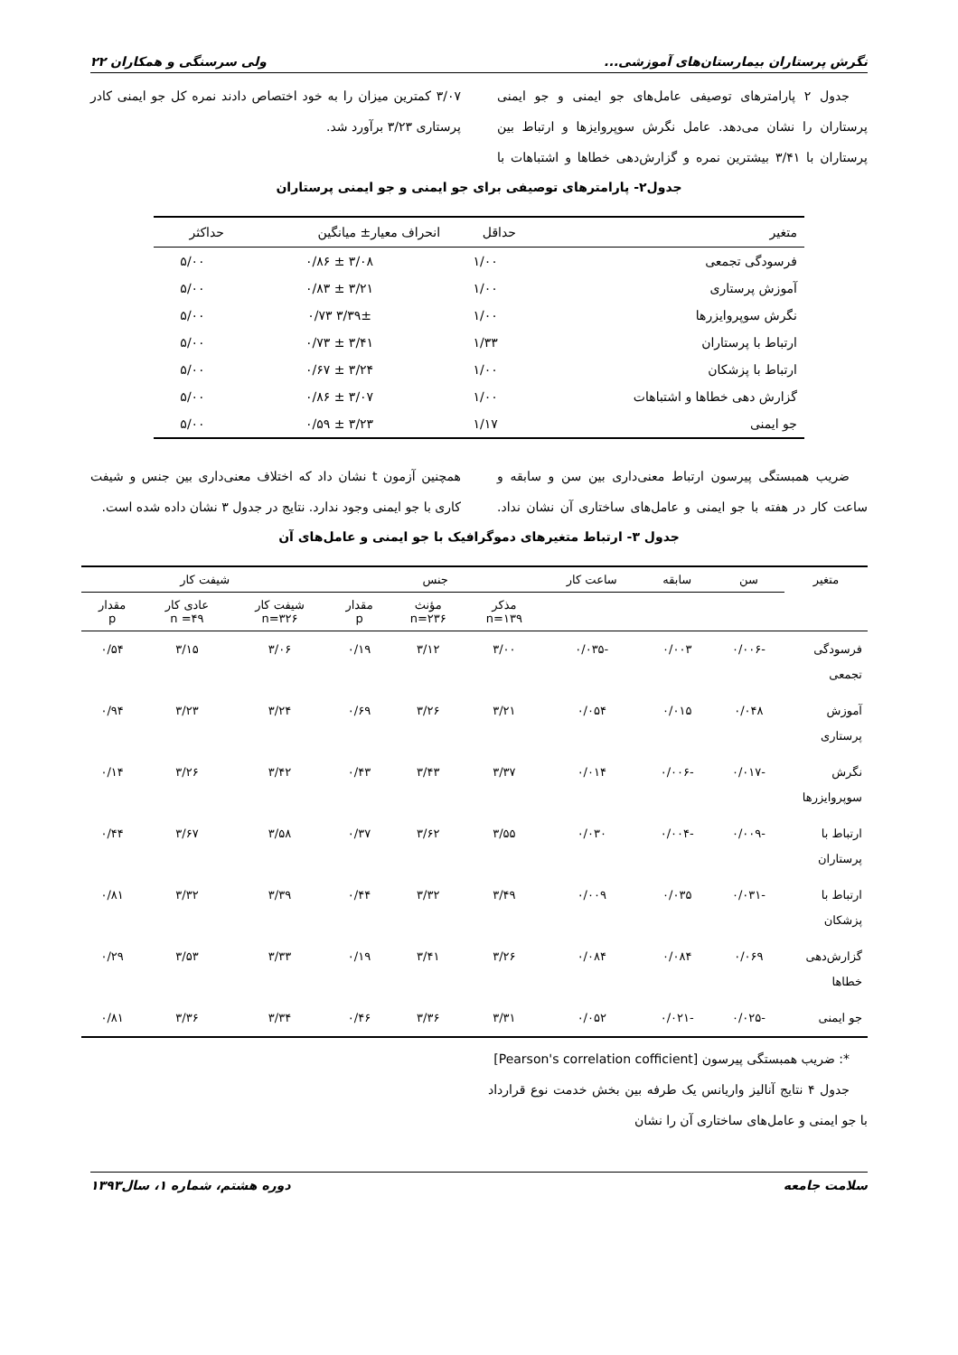نگرش پرستاران بیمارستان‌های آموزشی... ولی سرسنگی و همکاران ۲۲
جدول ۲ پارامترهای توصیفی عامل‌های جو ایمنی و جو ایمنی پرستاران را نشان می‌دهد. عامل نگرش سوپروایزها و ارتباط بین پرستاران با ۳/۴۱ بیشترین نمره و گزارش‌دهی خطاها و اشتباهات با ۳/۰۷ کمترین میزان را به خود اختصاص دادند نمره کل جو ایمنی کادر پرستاری ۳/۲۳ برآورد شد.
جدول۲- پارامترهای توصیفی برای جو ایمنی و جو ایمنی پرستاران
| متغیر | حداقل | انحراف معیار± میانگین | حداکثر |
| --- | --- | --- | --- |
| فرسودگی تجمعی | ۱/۰۰ | ۳/۰۸ ± ۰/۸۶ | ۵/۰۰ |
| آموزش پرستاری | ۱/۰۰ | ۳/۲۱ ± ۰/۸۳ | ۵/۰۰ |
| نگرش سوپروایزرها | ۱/۰۰ | ۳/۳۹± ۰/۷۳ | ۵/۰۰ |
| ارتباط با پرستاران | ۱/۳۳ | ۳/۴۱ ± ۰/۷۳ | ۵/۰۰ |
| ارتباط با پزشکان | ۱/۰۰ | ۳/۲۴ ± ۰/۶۷ | ۵/۰۰ |
| گزارش دهی خطاها و اشتباهات | ۱/۰۰ | ۳/۰۷ ± ۰/۸۶ | ۵/۰۰ |
| جو ایمنی | ۱/۱۷ | ۳/۲۳ ± ۰/۵۹ | ۵/۰۰ |
ضریب همبستگی پیرسون ارتباط معنی‌داری بین سن و سابقه و ساعت کار در هفته با جو ایمنی و عامل‌های ساختاری آن نشان نداد. همچنین آزمون t نشان داد که اختلاف معنی‌داری بین جنس و شیفت کاری با جو ایمنی وجود ندارد. نتایج در جدول ۳ نشان داده شده است.
جدول ۳- ارتباط متغیرهای دموگرافیک با جو ایمنی و عامل‌های آن
| متغیر | سن | سابقه | ساعت کار | جنس | | | شیفت کار | | |
| --- | --- | --- | --- | --- | --- | --- | --- | --- | --- |
| | | | | مذکر n=۱۳۹ | مؤنث n=۲۳۶ | مقدار p | شیفت کار n=۳۲۶ | عادی کار n =۴۹ | مقدار p |
| فرسودگی تجمعی | -۰/۰۰۶ | ۰/۰۰۳ | -۰/۰۳۵ | ۳/۰۰ | ۳/۱۲ | ۰/۱۹ | ۳/۰۶ | ۳/۱۵ | ۰/۵۴ |
| آموزش پرستاری | ۰/۰۴۸ | ۰/۰۱۵ | ۰/۰۵۴ | ۳/۲۱ | ۳/۲۶ | ۰/۶۹ | ۳/۲۴ | ۳/۲۳ | ۰/۹۴ |
| نگرش سوپروایزرها | -۰/۰۱۷ | -۰/۰۰۶ | ۰/۰۱۴ | ۳/۳۷ | ۳/۴۳ | ۰/۴۳ | ۳/۴۲ | ۳/۲۶ | ۰/۱۴ |
| ارتباط با پرستاران | -۰/۰۰۹ | -۰/۰۰۴ | ۰/۰۳۰ | ۳/۵۵ | ۳/۶۲ | ۰/۳۷ | ۳/۵۸ | ۳/۶۷ | ۰/۴۴ |
| ارتباط با پزشکان | -۰/۰۳۱ | ۰/۰۳۵ | ۰/۰۰۹ | ۳/۴۹ | ۳/۳۲ | ۰/۴۴ | ۳/۳۹ | ۳/۳۲ | ۰/۸۱ |
| گزارش‌دهی خطاها | ۰/۰۶۹ | ۰/۰۸۴ | ۰/۰۸۴ | ۳/۲۶ | ۳/۴۱ | ۰/۱۹ | ۳/۳۳ | ۳/۵۳ | ۰/۲۹ |
| جو ایمنی | -۰/۰۲۵ | -۰/۰۲۱ | ۰/۰۵۲ | ۳/۳۱ | ۳/۳۶ | ۰/۴۶ | ۳/۳۴ | ۳/۳۶ | ۰/۸۱ |
*: ضریب همبستگی پیرسون [Pearson's correlation cofficient]
جدول ۴ نتایج آنالیز واریانس یک طرفه بین بخش خدمت نوع قرارداد با جو ایمنی و عامل‌های ساختاری آن را نشان
سلامت جامعه دوره هشتم، شماره ۱، سال۱۳۹۳